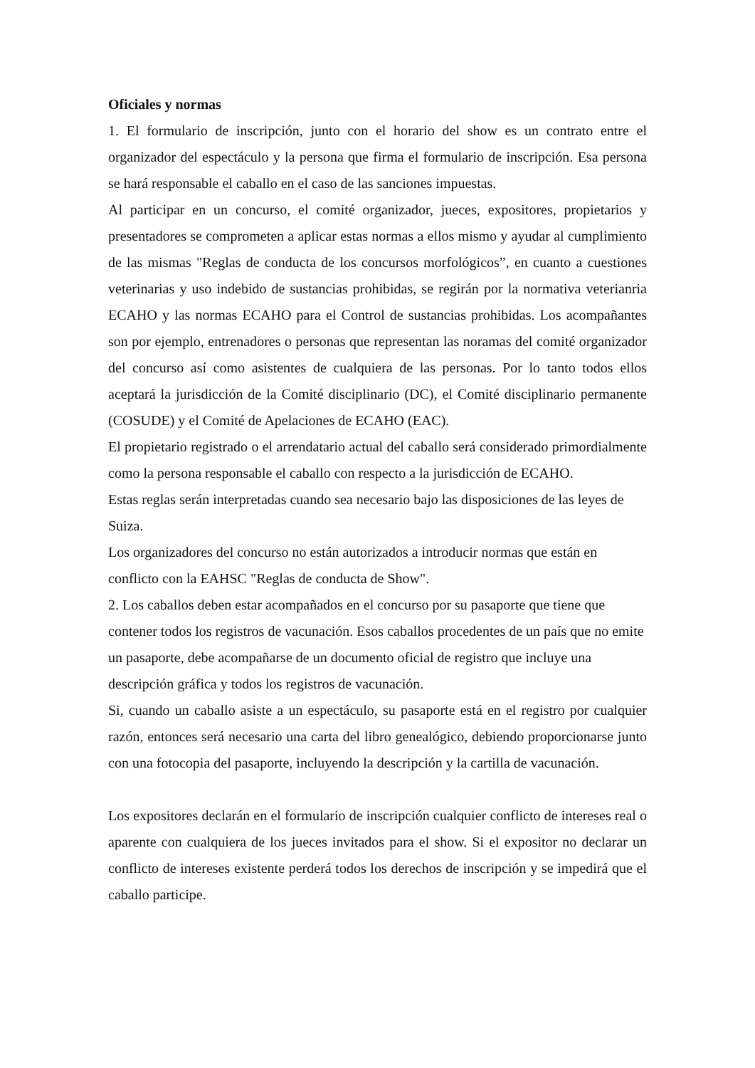Oficiales y normas
1. El formulario de inscripción, junto con el horario del show es un contrato entre el organizador del espectáculo y la persona que firma el formulario de inscripción. Esa persona se hará responsable el caballo en el caso de las sanciones impuestas.
Al participar en un concurso, el comité organizador, jueces, expositores, propietarios y presentadores se comprometen a aplicar estas normas a ellos mismo y ayudar al cumplimiento de las mismas "Reglas de conducta de los concursos morfológicos”, en cuanto a cuestiones veterinarias y uso indebido de sustancias prohibidas, se regirán por la normativa veterianria ECAHO y las normas ECAHO para el Control de sustancias prohibidas. Los acompañantes son por ejemplo, entrenadores o personas que representan las noramas del comité organizador del concurso así como asistentes de cualquiera de las personas. Por lo tanto todos ellos aceptará la jurisdicción de la Comité disciplinario (DC), el Comité disciplinario permanente (COSUDE) y el Comité de Apelaciones de ECAHO (EAC).
El propietario registrado o el arrendatario actual del caballo será considerado primordialmente como la persona responsable el caballo con respecto a la jurisdicción de ECAHO.
Estas reglas serán interpretadas cuando sea necesario bajo las disposiciones de las leyes de Suiza.
Los organizadores del concurso no están autorizados a introducir normas que están en conflicto con la EAHSC "Reglas de conducta de Show".
2. Los caballos deben estar acompañados en el concurso por su pasaporte que tiene que contener todos los registros de vacunación. Esos caballos procedentes de un país que no emite un pasaporte, debe acompañarse de un documento oficial de registro que incluye una descripción gráfica y todos los registros de vacunación.
Si, cuando un caballo asiste a un espectáculo, su pasaporte está en el registro por cualquier razón, entonces será necesario una carta del libro genealógico, debiendo proporcionarse junto con una fotocopia del pasaporte, incluyendo la descripción y la cartilla de vacunación.
Los expositores declarán en el formulario de inscripción cualquier conflicto de intereses real o aparente con cualquiera de los jueces invitados para el show. Si el expositor no declarar un conflicto de intereses existente perderá todos los derechos de inscripción y se impedirá que el caballo participe.